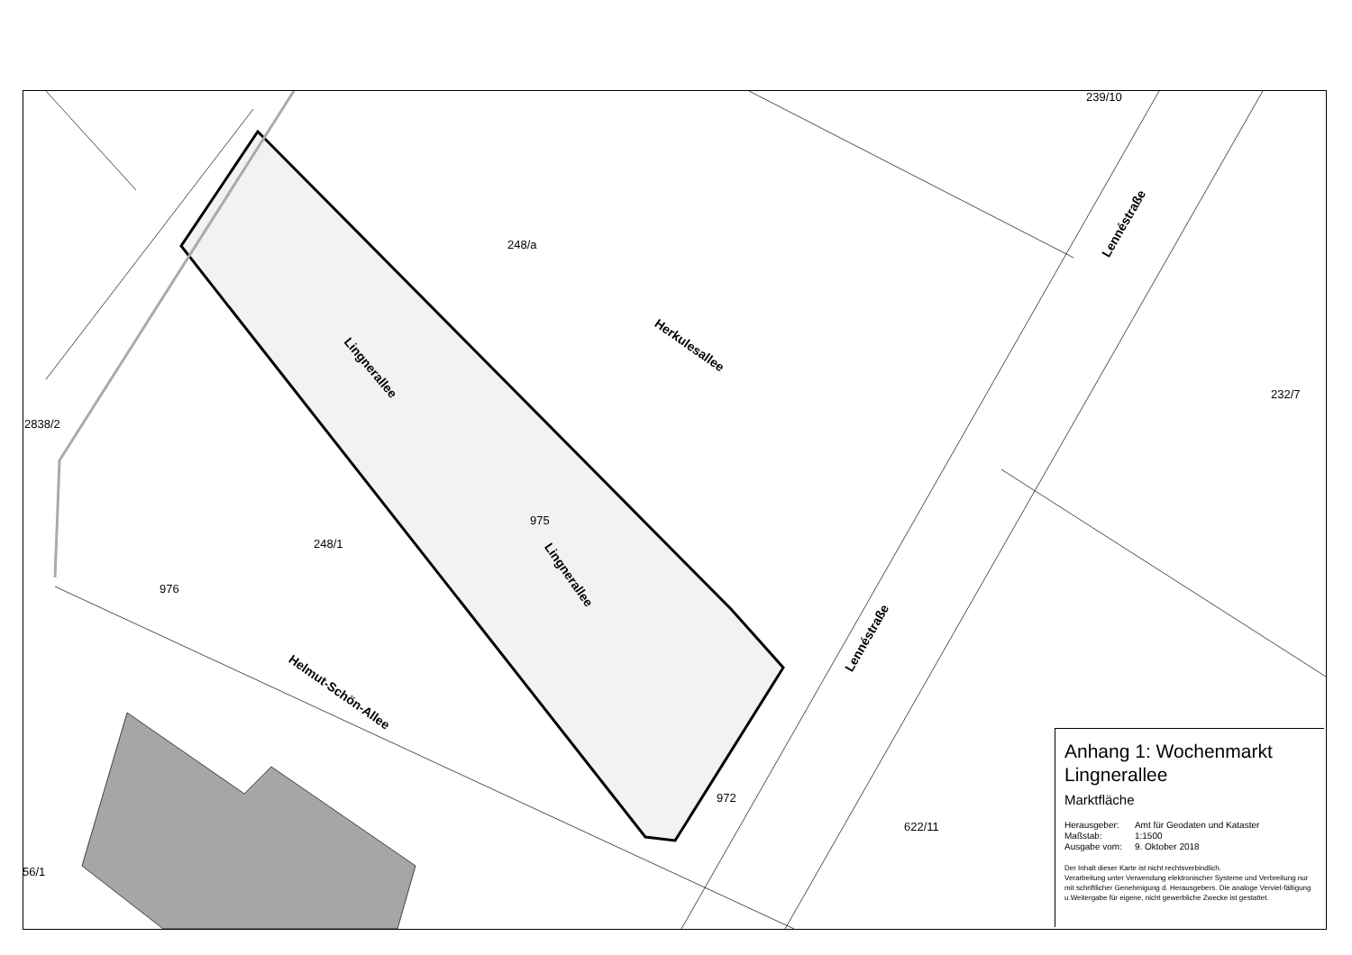239/10
248/a
Herkulesallee
Lingnerallee
Lennéstraße
232/7
2838/2
975
Lingnerallee
248/1
976
Lennéstraße
Helmut-Schön-Allee
972
622/11
56/1
Anhang 1: Wochenmarkt
Lingnerallee
Marktfläche
| Herausgeber: | Amt für Geodaten und Kataster |
| Maßstab: | 1:1500 |
| Ausgabe vom: | 9. Oktober 2018 |
Der Inhalt dieser Karte ist nicht rechtsverbindlich.
Verarbeitung unter Verwendung elektronischer Systeme und Verbreitung nur mit schriftlicher Genehmigung d. Herausgebers. Die analoge Verviel-fältigung u.Weitergabe für eigene, nicht gewerbliche Zwecke ist gestattet.